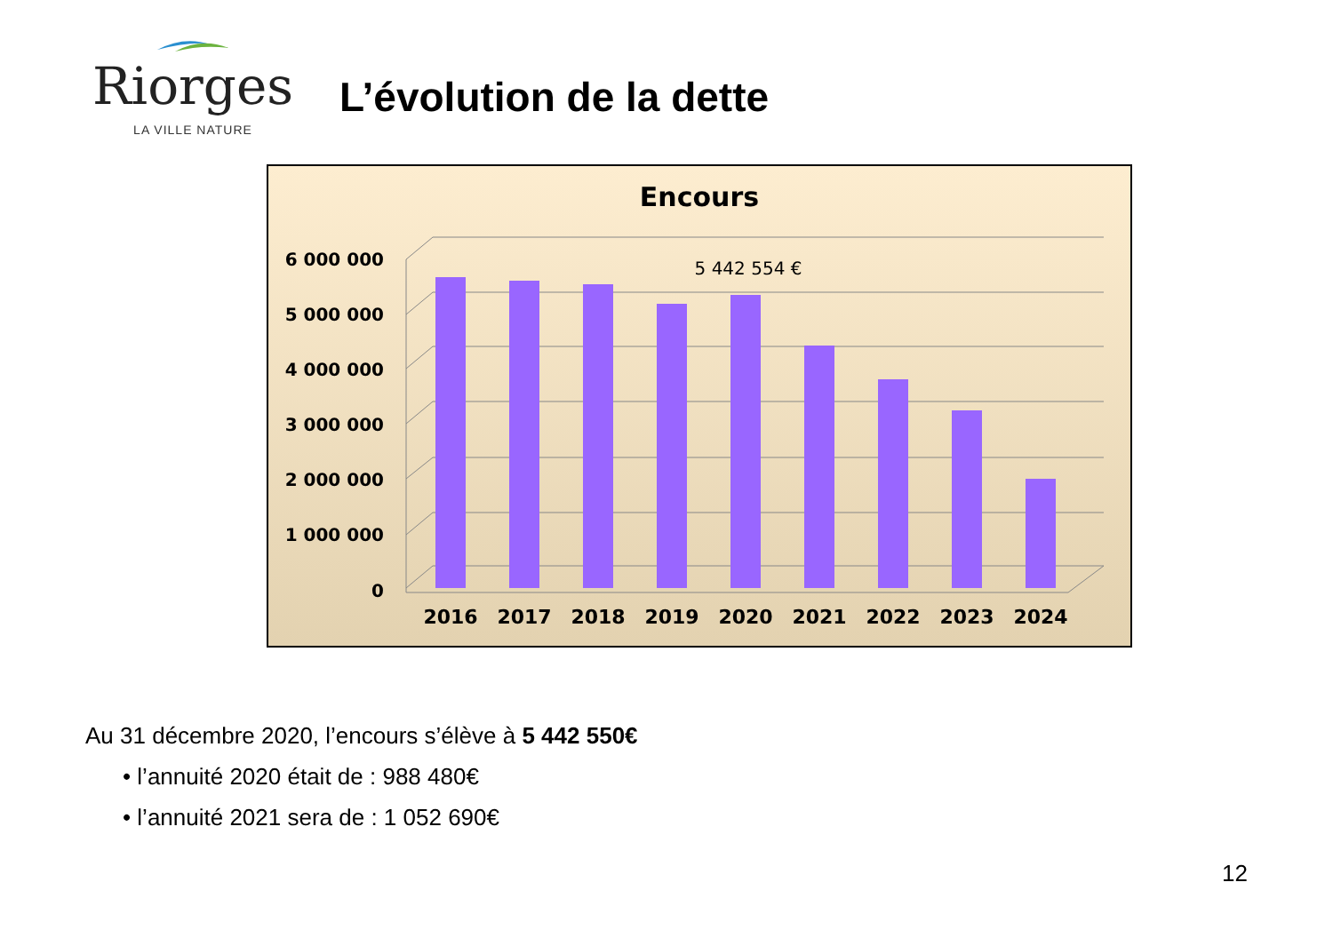Riorges
LA VILLE NATURE
L’évolution de la dette
Encours
0
1 000 000
2 000 000
3 000 000
4 000 000
5 000 000
6 000 000
5 442 554 €
2016
2017
2018
2019
2020
2021
2022
2023
2024
Au 31 décembre 2020, l’encours s’élève à 5 442 550€
• l’annuité 2020 était de : 988 480€
• l’annuité 2021 sera de : 1 052 690€
12